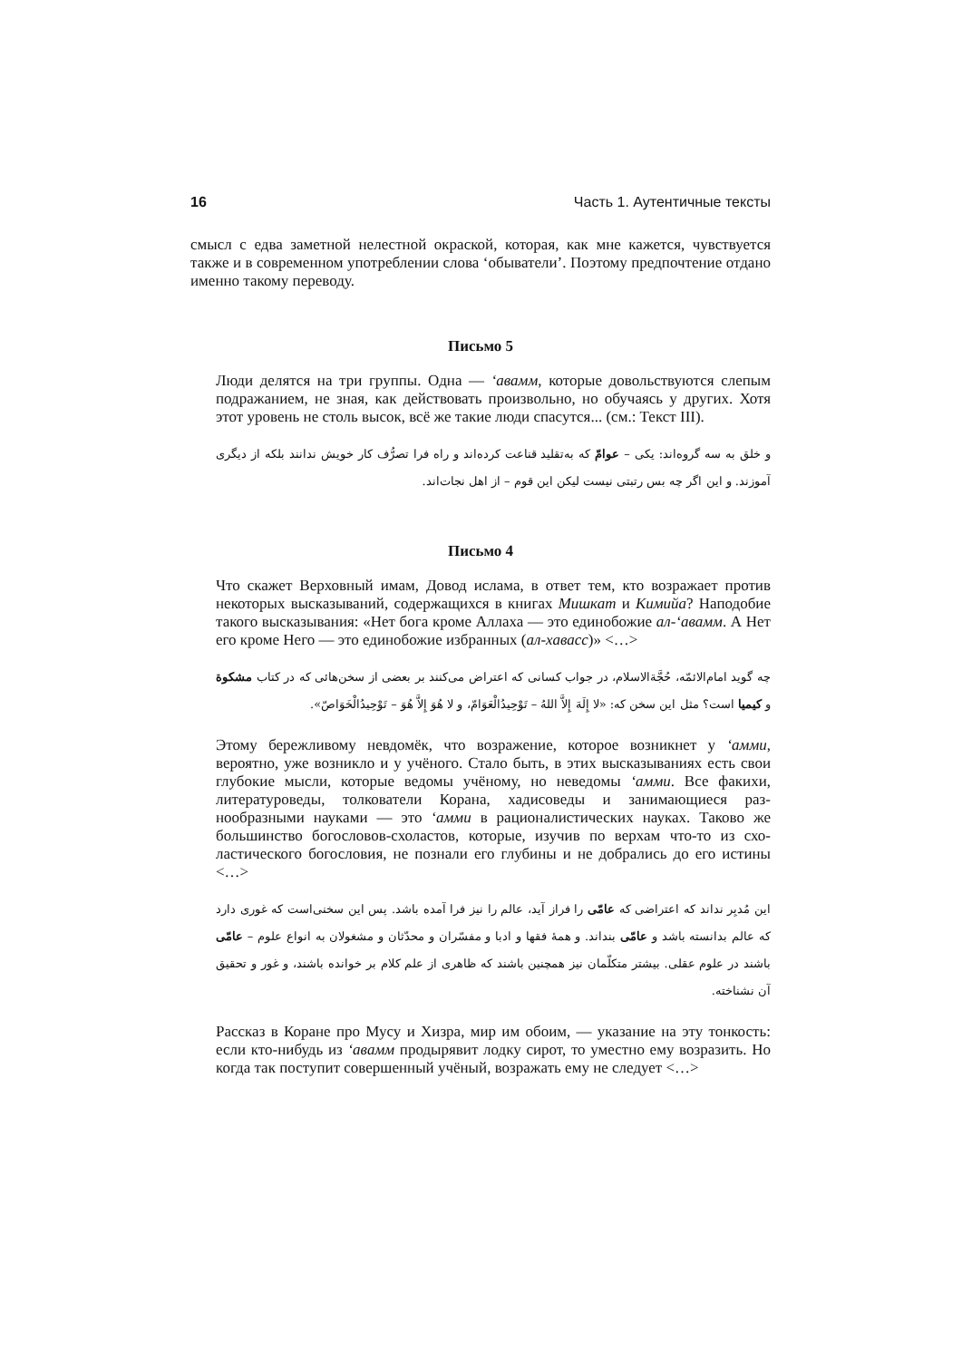16 Часть 1. Аутентичные тексты
смысл с едва заметной нелестной окраской, которая, как мне кажется, чувст­вуется также и в современном употреблении слова ‘обыватели’. Поэтому предпочтение отдано именно такому переводу.
Письмо 5
Люди делятся на три группы. Одна — ‘авамм, которые довольствуются сле­пым подражанием, не зная, как действовать произвольно, но обучаясь у дру­гих. Хотя этот уровень не столь высок, всё же такие люди спасутся... (см.: Текст III).
و خلق به سه گروه‌اند: یکی – عوامّ که به‌تقلید قناعت کرده‌اند و راه فرا تصرُّف کار خویش ندانند بلکه از دیگری آموزند. و این اگر چه بس رتبتی نیست لیکن این قوم – از اهل نجات‌اند.
Письмо 4
Что скажет Верховный имам, Довод ислама, в ответ тем, кто возражает про­тив некоторых высказываний, содержащихся в книгах Мишкат и Кимийа? Наподобие такого высказывания: «Нет бога кроме Аллаха — это единобожие ал-‘авамм. А Нет его кроме Него — это единобожие избранных (ал-хавасс)» <…>
چه گوید امام‌الائمّه، حُجَّةالاسلام، در جواب کسانی که اعتراض می‌کنند بر بعضی از سخن‌هائی که در کتاب مشکوة و کیمیا است؟ مثل این سخن که: «لا إِلَهَ إِلاَّ اللهُ – تَوْحِيدُالْعَوَامّ، و لا هُوَ إِلاَّ هُوَ – تَوْحِيدُالْخَوَاصّ».
Этому бережливому невдомёк, что возражение, которое возникнет у ‘амми, вероятно, уже возникло и у учёного. Стало быть, в этих высказываниях есть свои глубокие мысли, которые ведомы учёному, но неведомы ‘амми. Все фа­кихи, литературоведы, толкователи Корана, хадисоведы и занимающиеся раз­нообразными науками — это ‘амми в рационалистических науках. Таково же большинство богословов-схоластов, которые, изучив по верхам что-то из схо­ластического богословия, не познали его глубины и не добрались до его ис­тины <…>
این مُدبِر نداند که اعتراضی که عامّی را فراز آید، عالم را نیز فرا آمده باشد. پس این سخنی‌است که غوری دارد که عالم بدانسته باشد و عامّی بنداند. و همهٔ فقها و ادبا و مفسّران و محدّثان و مشغولان به انواع علوم – عامّی باشند در علوم عقلی. بیشتر متکلّمان نیز همچنین باشند که ظاهری از علم کلام بر خوانده باشند، و غور و تحقیق آن نشناخته.
Рассказ в Коране про Мусу и Хизра, мир им обоим, — указание на эту тон­кость: если кто-нибудь из ‘авамм продырявит лодку сирот, то уместно ему возразить. Но когда так поступит совершенный учёный, возражать ему не следует <…>